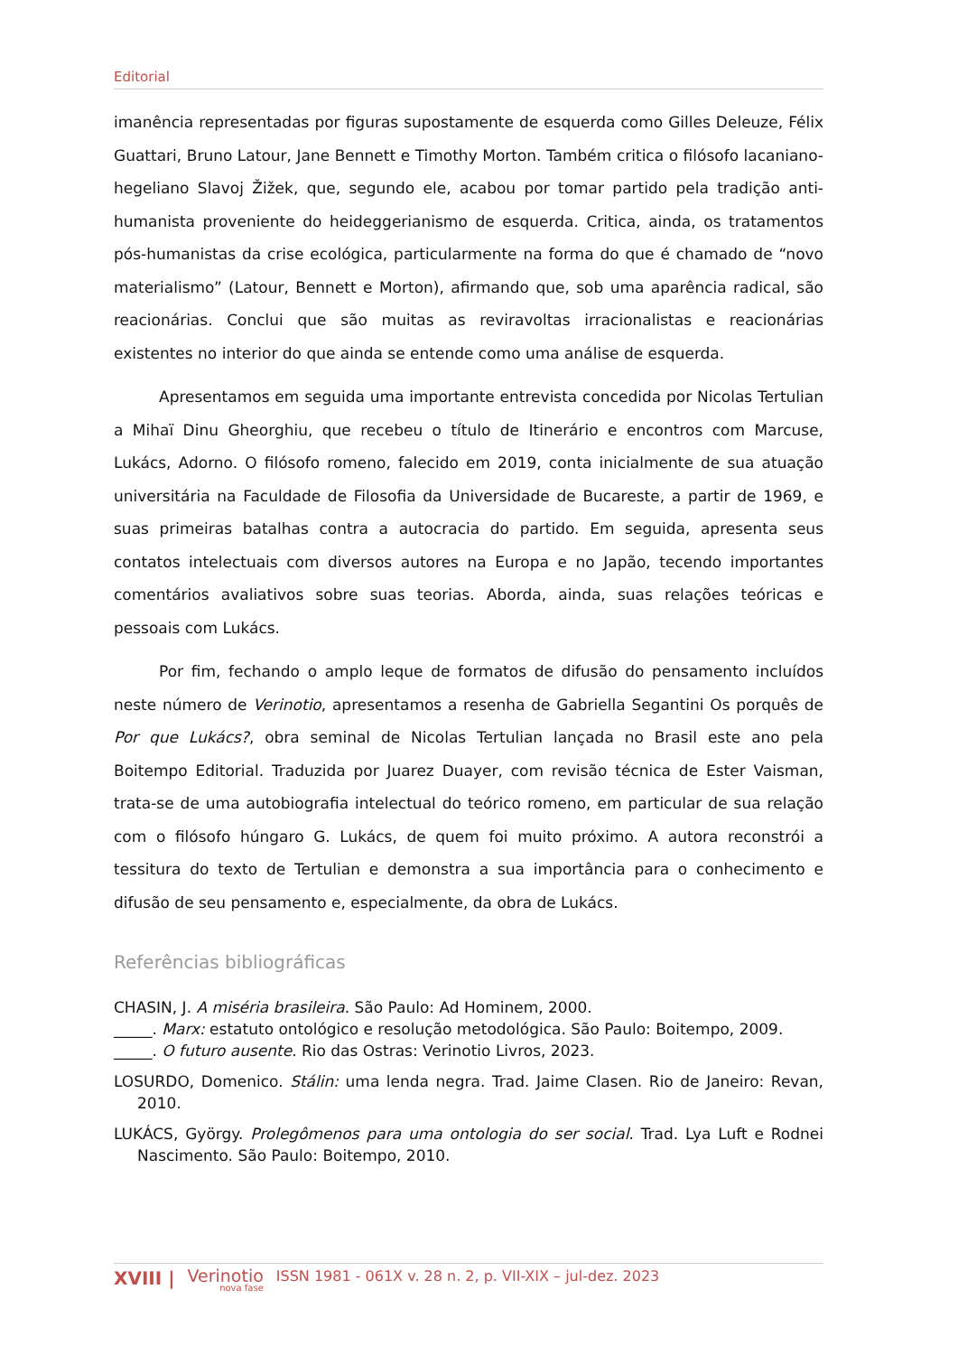Editorial
imanência representadas por figuras supostamente de esquerda como Gilles Deleuze, Félix Guattari, Bruno Latour, Jane Bennett e Timothy Morton. Também critica o filósofo lacaniano-hegeliano Slavoj Žižek, que, segundo ele, acabou por tomar partido pela tradição anti-humanista proveniente do heideggerianismo de esquerda. Critica, ainda, os tratamentos pós-humanistas da crise ecológica, particularmente na forma do que é chamado de “novo materialismo” (Latour, Bennett e Morton), afirmando que, sob uma aparência radical, são reacionárias. Conclui que são muitas as reviravoltas irracionalistas e reacionárias existentes no interior do que ainda se entende como uma análise de esquerda.
Apresentamos em seguida uma importante entrevista concedida por Nicolas Tertulian a Mihaï Dinu Gheorghiu, que recebeu o título de Itinerário e encontros com Marcuse, Lukács, Adorno. O filósofo romeno, falecido em 2019, conta inicialmente de sua atuação universitária na Faculdade de Filosofia da Universidade de Bucareste, a partir de 1969, e suas primeiras batalhas contra a autocracia do partido. Em seguida, apresenta seus contatos intelectuais com diversos autores na Europa e no Japão, tecendo importantes comentários avaliativos sobre suas teorias. Aborda, ainda, suas relações teóricas e pessoais com Lukács.
Por fim, fechando o amplo leque de formatos de difusão do pensamento incluídos neste número de Verinotio, apresentamos a resenha de Gabriella Segantini Os porquês de Por que Lukács?, obra seminal de Nicolas Tertulian lançada no Brasil este ano pela Boitempo Editorial. Traduzida por Juarez Duayer, com revisão técnica de Ester Vaisman, trata-se de uma autobiografia intelectual do teórico romeno, em particular de sua relação com o filósofo húngaro G. Lukács, de quem foi muito próximo. A autora reconstrói a tessitura do texto de Tertulian e demonstra a sua importância para o conhecimento e difusão de seu pensamento e, especialmente, da obra de Lukács.
Referências bibliográficas
CHASIN, J. A miséria brasileira. São Paulo: Ad Hominem, 2000.
_____. Marx: estatuto ontológico e resolução metodológica. São Paulo: Boitempo, 2009.
_____. O futuro ausente. Rio das Ostras: Verinotio Livros, 2023.
LOSURDO, Domenico. Stálin: uma lenda negra. Trad. Jaime Clasen. Rio de Janeiro: Revan, 2010.
LUKÁCS, György. Prolegômenos para uma ontologia do ser social. Trad. Lya Luft e Rodnei Nascimento. São Paulo: Boitempo, 2010.
XVIII | Verinotio
nova fase ISSN 1981 - 061X v. 28 n. 2, p. VII-XIX – jul-dez. 2023